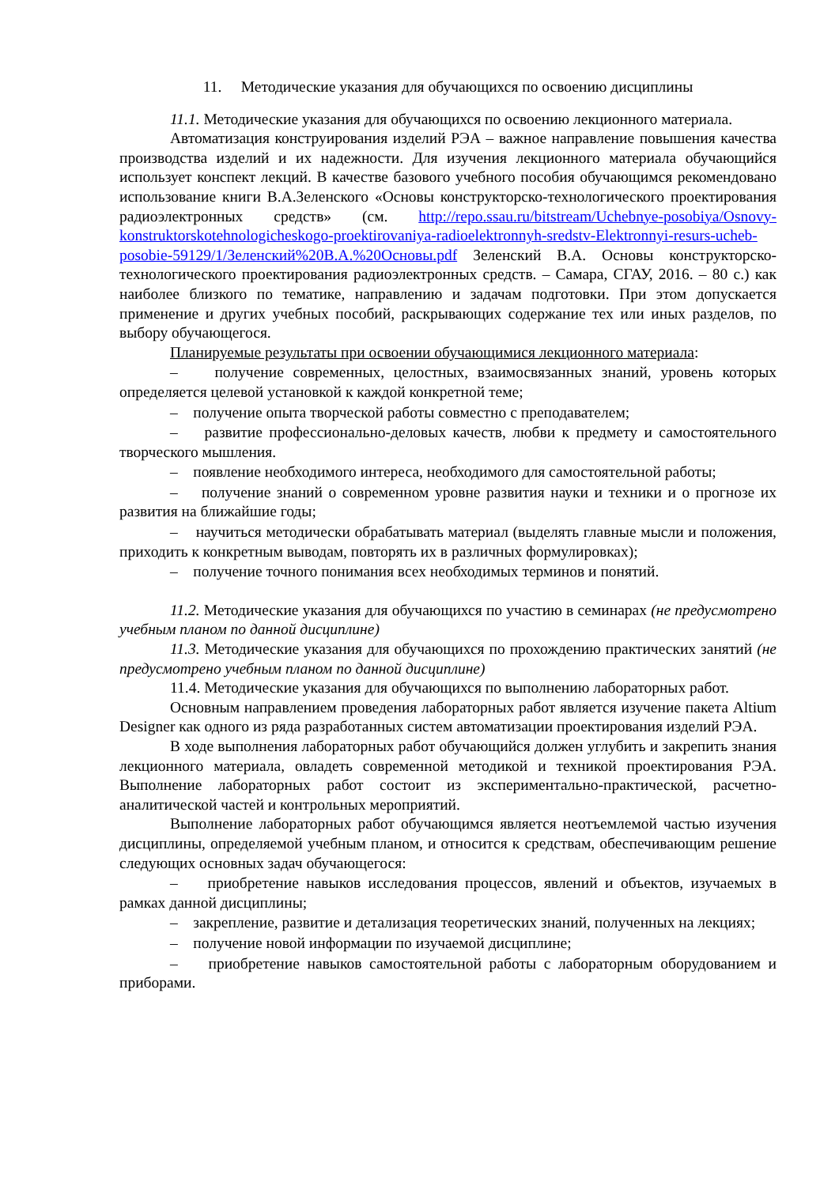11. Методические указания для обучающихся по освоению дисциплины
11.1. Методические указания для обучающихся по освоению лекционного материала.
Автоматизация конструирования изделий РЭА – важное направление повышения качества производства изделий и их надежности. Для изучения лекционного материала обучающийся использует конспект лекций. В качестве базового учебного пособия обучающимся рекомендовано использование книги В.А.Зеленского «Основы конструкторско-технологического проектирования радиоэлектронных средств» (см. http://repo.ssau.ru/bitstream/Uchebnye-posobiya/Osnovy-konstruktorskotehnologicheskogo-proektirovaniya-radioelektronnyh-sredstv-Elektronnyi-resurs-ucheb-posobie-59129/1/Зеленский%20В.А.%20Основы.pdf Зеленский В.А. Основы конструкторско-технологического проектирования радиоэлектронных средств. – Самара, СГАУ, 2016. – 80 с.) как наиболее близкого по тематике, направлению и задачам подготовки. При этом допускается применение и других учебных пособий, раскрывающих содержание тех или иных разделов, по выбору обучающегося.
Планируемые результаты при освоении обучающимися лекционного материала:
– получение современных, целостных, взаимосвязанных знаний, уровень которых определяется целевой установкой к каждой конкретной теме;
– получение опыта творческой работы совместно с преподавателем;
– развитие профессионально-деловых качеств, любви к предмету и самостоятельного творческого мышления.
– появление необходимого интереса, необходимого для самостоятельной работы;
– получение знаний о современном уровне развития науки и техники и о прогнозе их развития на ближайшие годы;
– научиться методически обрабатывать материал (выделять главные мысли и положения, приходить к конкретным выводам, повторять их в различных формулировках);
– получение точного понимания всех необходимых терминов и понятий.
11.2. Методические указания для обучающихся по участию в семинарах (не предусмотрено учебным планом по данной дисциплине)
11.3. Методические указания для обучающихся по прохождению практических занятий (не предусмотрено учебным планом по данной дисциплине)
11.4. Методические указания для обучающихся по выполнению лабораторных работ.
Основным направлением проведения лабораторных работ является изучение пакета Altium Designer как одного из ряда разработанных систем автоматизации проектирования изделий РЭА.
В ходе выполнения лабораторных работ обучающийся должен углубить и закрепить знания лекционного материала, овладеть современной методикой и техникой проектирования РЭА. Выполнение лабораторных работ состоит из экспериментально-практической, расчетно-аналитической частей и контрольных мероприятий.
Выполнение лабораторных работ обучающимся является неотъемлемой частью изучения дисциплины, определяемой учебным планом, и относится к средствам, обеспечивающим решение следующих основных задач обучающегося:
– приобретение навыков исследования процессов, явлений и объектов, изучаемых в рамках данной дисциплины;
– закрепление, развитие и детализация теоретических знаний, полученных на лекциях;
– получение новой информации по изучаемой дисциплине;
– приобретение навыков самостоятельной работы с лабораторным оборудованием и приборами.